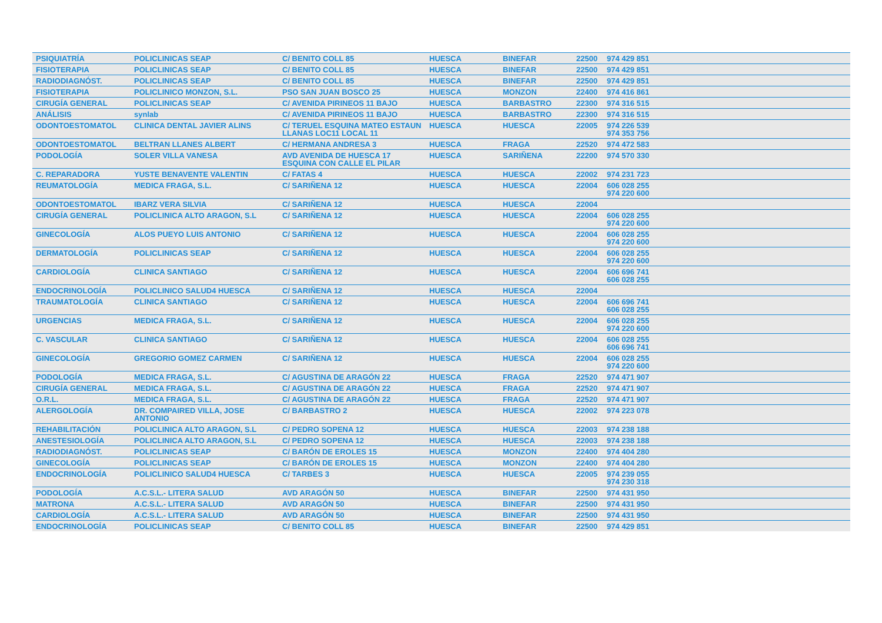| PSIQUIATRÍA | POLICLINICAS SEAP | C/ BENITO COLL 85 | HUESCA | BINEFAR | 22500 | 974 429 851 |
| FISIOTERAPIA | POLICLINICAS SEAP | C/ BENITO COLL 85 | HUESCA | BINEFAR | 22500 | 974 429 851 |
| RADIODIAGNÓST. | POLICLINICAS SEAP | C/ BENITO COLL 85 | HUESCA | BINEFAR | 22500 | 974 429 851 |
| FISIOTERAPIA | POLICLINICO MONZON, S.L. | PSO SAN JUAN BOSCO 25 | HUESCA | MONZON | 22400 | 974 416 861 |
| CIRUGÍA GENERAL | POLICLINICAS SEAP | C/ AVENIDA PIRINEOS 11 BAJO | HUESCA | BARBASTRO | 22300 | 974 316 515 |
| ANÁLISIS | synlab | C/ AVENIDA PIRINEOS 11 BAJO | HUESCA | BARBASTRO | 22300 | 974 316 515 |
| ODONTOESTOMATOL | CLINICA DENTAL JAVIER ALINS | C/ TERUEL ESQUINA MATEO ESTAUN LLANAS LOC11 LOCAL 11 | HUESCA | HUESCA | 22005 | 974 226 539 974 353 756 |
| ODONTOESTOMATOL | BELTRAN LLANES ALBERT | C/ HERMANA ANDRESA 3 | HUESCA | FRAGA | 22520 | 974 472 583 |
| PODOLOGÍA | SOLER VILLA VANESA | AVD AVENIDA DE HUESCA 17 ESQUINA CON CALLE EL PILAR | HUESCA | SARIÑENA | 22200 | 974 570 330 |
| C. REPARADORA | YUSTE BENAVENTE VALENTIN | C/ FATAS 4 | HUESCA | HUESCA | 22002 | 974 231 723 |
| REUMATOLOGÍA | MEDICA FRAGA, S.L. | C/ SARIÑENA 12 | HUESCA | HUESCA | 22004 | 606 028 255 974 220 600 |
| ODONTOESTOMATOL | IBARZ VERA SILVIA | C/ SARIÑENA 12 | HUESCA | HUESCA | 22004 | |
| CIRUGÍA GENERAL | POLICLINICA ALTO ARAGON, S.L | C/ SARIÑENA 12 | HUESCA | HUESCA | 22004 | 606 028 255 974 220 600 |
| GINECOLOGÍA | ALOS PUEYO LUIS ANTONIO | C/ SARIÑENA 12 | HUESCA | HUESCA | 22004 | 606 028 255 974 220 600 |
| DERMATOLOGÍA | POLICLINICAS SEAP | C/ SARIÑENA 12 | HUESCA | HUESCA | 22004 | 606 028 255 974 220 600 |
| CARDIOLOGÍA | CLINICA SANTIAGO | C/ SARIÑENA 12 | HUESCA | HUESCA | 22004 | 606 696 741 606 028 255 |
| ENDOCRINOLOGÍA | POLICLINICO SALUD4 HUESCA | C/ SARIÑENA 12 | HUESCA | HUESCA | 22004 | |
| TRAUMATOLOGÍA | CLINICA SANTIAGO | C/ SARIÑENA 12 | HUESCA | HUESCA | 22004 | 606 696 741 606 028 255 |
| URGENCIAS | MEDICA FRAGA, S.L. | C/ SARIÑENA 12 | HUESCA | HUESCA | 22004 | 606 028 255 974 220 600 |
| C. VASCULAR | CLINICA SANTIAGO | C/ SARIÑENA 12 | HUESCA | HUESCA | 22004 | 606 028 255 606 696 741 |
| GINECOLOGÍA | GREGORIO GOMEZ CARMEN | C/ SARIÑENA 12 | HUESCA | HUESCA | 22004 | 606 028 255 974 220 600 |
| PODOLOGÍA | MEDICA FRAGA, S.L. | C/ AGUSTINA DE ARAGÓN 22 | HUESCA | FRAGA | 22520 | 974 471 907 |
| CIRUGÍA GENERAL | MEDICA FRAGA, S.L. | C/ AGUSTINA DE ARAGÓN 22 | HUESCA | FRAGA | 22520 | 974 471 907 |
| O.R.L. | MEDICA FRAGA, S.L. | C/ AGUSTINA DE ARAGÓN 22 | HUESCA | FRAGA | 22520 | 974 471 907 |
| ALERGOLOGÍA | DR. COMPAIRED VILLA, JOSE ANTONIO | C/ BARBASTRO 2 | HUESCA | HUESCA | 22002 | 974 223 078 |
| REHABILITACIÓN | POLICLINICA ALTO ARAGON, S.L | C/ PEDRO SOPENA 12 | HUESCA | HUESCA | 22003 | 974 238 188 |
| ANESTESIOLOGÍA | POLICLINICA ALTO ARAGON, S.L | C/ PEDRO SOPENA 12 | HUESCA | HUESCA | 22003 | 974 238 188 |
| RADIODIAGNÓST. | POLICLINICAS SEAP | C/ BARÓN DE EROLES 15 | HUESCA | MONZON | 22400 | 974 404 280 |
| GINECOLOGÍA | POLICLINICAS SEAP | C/ BARÓN DE EROLES 15 | HUESCA | MONZON | 22400 | 974 404 280 |
| ENDOCRINOLOGÍA | POLICLINICO SALUD4 HUESCA | C/ TARBES 3 | HUESCA | HUESCA | 22005 | 974 239 055 974 230 318 |
| PODOLOGÍA | A.C.S.L.- LITERA SALUD | AVD ARAGÓN 50 | HUESCA | BINEFAR | 22500 | 974 431 950 |
| MATRONA | A.C.S.L.- LITERA SALUD | AVD ARAGÓN 50 | HUESCA | BINEFAR | 22500 | 974 431 950 |
| CARDIOLOGÍA | A.C.S.L.- LITERA SALUD | AVD ARAGÓN 50 | HUESCA | BINEFAR | 22500 | 974 431 950 |
| ENDOCRINOLOGÍA | POLICLINICAS SEAP | C/ BENITO COLL 85 | HUESCA | BINEFAR | 22500 | 974 429 851 |